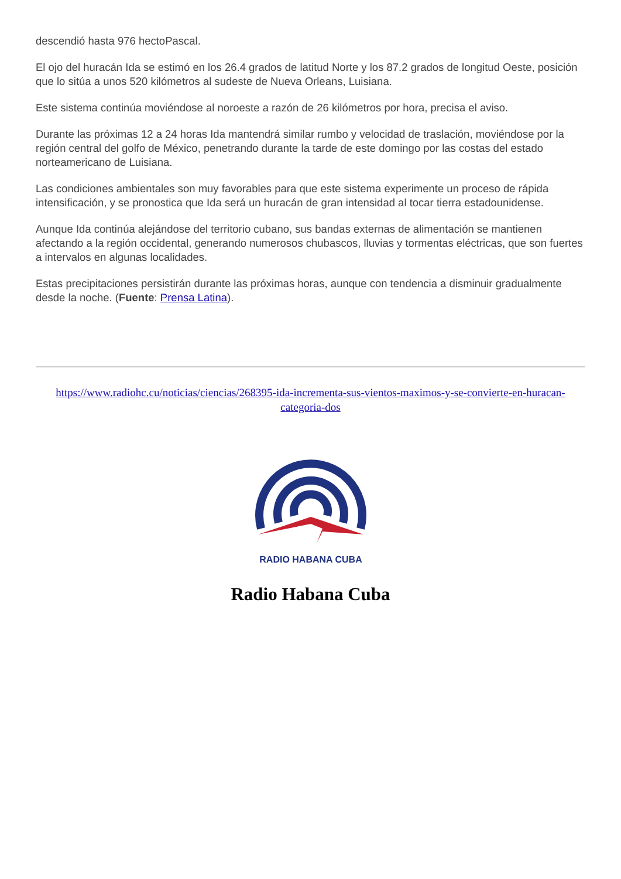descendió hasta 976 hectoPascal.
El ojo del huracán Ida se estimó en los 26.4 grados de latitud Norte y los 87.2 grados de longitud Oeste, posición que lo sitúa a unos 520 kilómetros al sudeste de Nueva Orleans, Luisiana.
Este sistema continúa moviéndose al noroeste a razón de 26 kilómetros por hora, precisa el aviso.
Durante las próximas 12 a 24 horas Ida mantendrá similar rumbo y velocidad de traslación, moviéndose por la región central del golfo de México, penetrando durante la tarde de este domingo por las costas del estado norteamericano de Luisiana.
Las condiciones ambientales son muy favorables para que este sistema experimente un proceso de rápida intensificación, y se pronostica que Ida será un huracán de gran intensidad al tocar tierra estadounidense.
Aunque Ida continúa alejándose del territorio cubano, sus bandas externas de alimentación se mantienen afectando a la región occidental, generando numerosos chubascos, lluvias y tormentas eléctricas, que son fuertes a intervalos en algunas localidades.
Estas precipitaciones persistirán durante las próximas horas, aunque con tendencia a disminuir gradualmente desde la noche. (Fuente: Prensa Latina).
https://www.radiohc.cu/noticias/ciencias/268395-ida-incrementa-sus-vientos-maximos-y-se-convierte-en-huracan-categoria-dos
RADIO HABANA CUBA
Radio Habana Cuba